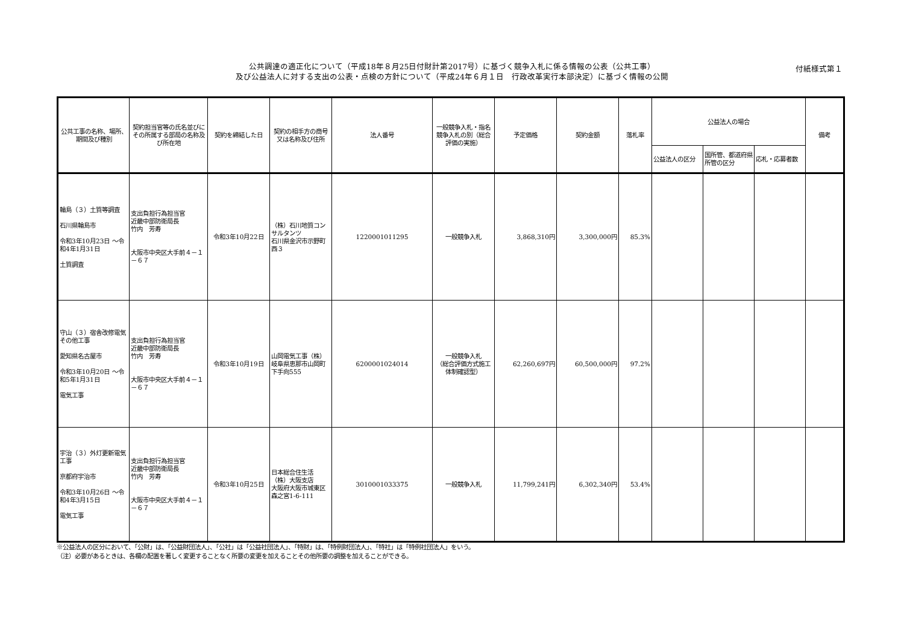公共調達の適正化について（平成18年８月25日付財計第2017号）に基づく競争入札に係る情報の公表（公共工事）
及び公益法人に対する支出の公表・点検の方針について（平成24年６月１日　行政改革実行本部決定）に基づく情報の公開
付紙様式第１
| 公共工事の名称、場所、期間及び種別 | 契約担当官等の氏名並びにその所属する部局の名称及び所在地 | 契約を締結した日 | 契約の相手方の商号又は名称及び住所 | 法人番号 | 一般競争入札・指名競争入札の別（総合評価の実施） | 予定価格 | 契約金額 | 落札率 | 公益法人の場合 | | | 備考 |
| --- | --- | --- | --- | --- | --- | --- | --- | --- | --- | --- | --- | --- |
| | | | | | | | | | 公益法人の区分 | 国所管、都道府県所管の区分 | 応札・応募者数 | |
| 輪島（３）土質等調査 石川県輪島市 令和3年10月23日 ～令和4年1月31日 土質調査 | 支出負担行為担当官 近畿中部防衛局長 竹内 芳寿 大阪市中央区大手前４－１－６７ | 令和3年10月22日 | （株）石川地質コンサルタンツ 石川県金沢市示野町西３ | 1220001011295 | 一般競争入札 | 3,868,310円 | 3,300,000円 | 85.3% | | | | |
| 守山（３）宿舎改修電気その他工事 愛知県名古屋市 令和3年10月20日 ～令和5年1月31日 電気工事 | 支出負担行為担当官 近畿中部防衛局長 竹内 芳寿 大阪市中央区大手前４－１－６７ | 令和3年10月19日 | 山岡電気工事（株） 岐阜県恵那市山岡町下手向555 | 6200001024014 | 一般競争入札 （総合評価方式施工体制確認型） | 62,260,697円 | 60,500,000円 | 97.2% | | | | |
| 宇治（３）外灯更新電気工事 京都府宇治市 令和3年10月26日 ～令和4年3月15日 電気工事 | 支出負担行為担当官 近畿中部防衛局長 竹内 芳寿 大阪市中央区大手前４－１－６７ | 令和3年10月25日 | 日本総合住生活（株）大阪支店 大阪府大阪市城東区森之宮1-6-111 | 3010001033375 | 一般競争入札 | 11,799,241円 | 6,302,340円 | 53.4% | | | | |
※公益法人の区分において、「公財」は、「公益財団法人」、「公社」は「公益社団法人」、「特財」は、「特例財団法人」、「特社」は「特例社団法人」をいう。
（注）必要があるときは、各欄の配置を著しく変更することなく所要の変更を加えることその他所要の調整を加えることができる。